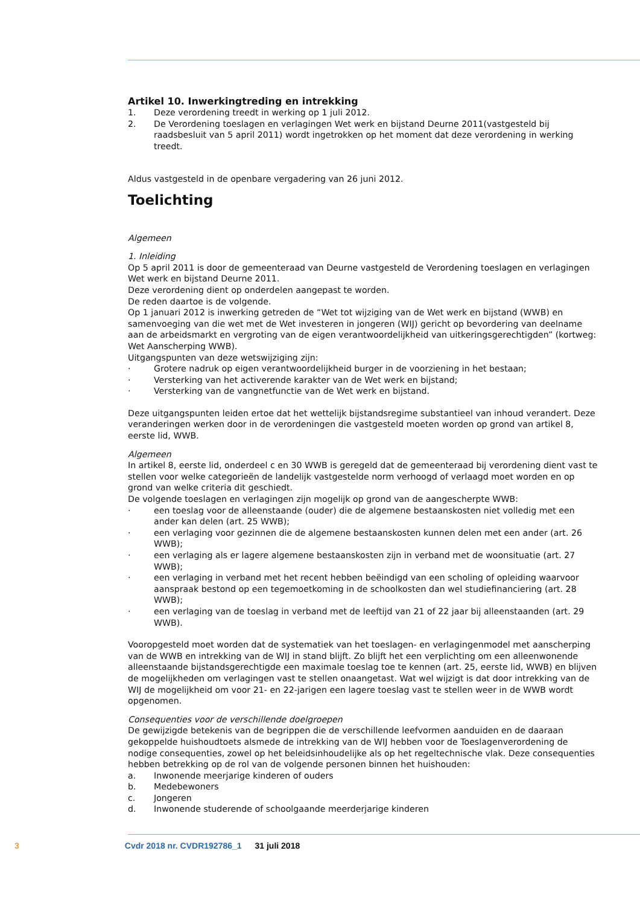Artikel 10. Inwerkingtreding en intrekking
1. Deze verordening treedt in werking op 1 juli 2012.
2. De Verordening toeslagen en verlagingen Wet werk en bijstand Deurne 2011(vastgesteld bij raadsbesluit van 5 april 2011) wordt ingetrokken op het moment dat deze verordening in werking treedt.
Aldus vastgesteld in de openbare vergadering van 26 juni 2012.
Toelichting
Algemeen
1. Inleiding
Op 5 april 2011 is door de gemeenteraad van Deurne vastgesteld de Verordening toeslagen en verlagingen Wet werk en bijstand Deurne 2011.
Deze verordening dient op onderdelen aangepast te worden.
De reden daartoe is de volgende.
Op 1 januari 2012 is inwerking getreden de “Wet tot wijziging van de Wet werk en bijstand (WWB) en samenvoeging van die wet met de Wet investeren in jongeren (WIJ) gericht op bevordering van deelname aan de arbeidsmarkt en vergroting van de eigen verantwoordelijkheid van uitkeringsgerechtigden” (kortweg: Wet Aanscherping WWB).
Uitgangspunten van deze wetswijziging zijn:
· Grotere nadruk op eigen verantwoordelijkheid burger in de voorziening in het bestaan;
· Versterking van het activerende karakter van de Wet werk en bijstand;
· Versterking van de vangnetfunctie van de Wet werk en bijstand.
Deze uitgangspunten leiden ertoe dat het wettelijk bijstandsregime substantieel van inhoud verandert. Deze veranderingen werken door in de verordeningen die vastgesteld moeten worden op grond van artikel 8, eerste lid, WWB.
Algemeen
In artikel 8, eerste lid, onderdeel c en 30 WWB is geregeld dat de gemeenteraad bij verordening dient vast te stellen voor welke categorieën de landelijk vastgestelde norm verhoogd of verlaagd moet worden en op grond van welke criteria dit geschiedt.
De volgende toeslagen en verlagingen zijn mogelijk op grond van de aangescherpte WWB:
· een toeslag voor de alleenstaande (ouder) die de algemene bestaanskosten niet volledig met een ander kan delen (art. 25 WWB);
· een verlaging voor gezinnen die de algemene bestaanskosten kunnen delen met een ander (art. 26 WWB);
· een verlaging als er lagere algemene bestaanskosten zijn in verband met de woonsituatie (art. 27 WWB);
· een verlaging in verband met het recent hebben beëindigd van een scholing of opleiding waarvoor aanspraak bestond op een tegemoetkoming in de schoolkosten dan wel studiefinanciering (art. 28 WWB);
· een verlaging van de toeslag in verband met de leeftijd van 21 of 22 jaar bij alleenstaanden (art. 29 WWB).
Vooropgesteld moet worden dat de systematiek van het toeslagen- en verlagingenmodel met aanscherping van de WWB en intrekking van de WIJ in stand blijft. Zo blijft het een verplichting om een alleenwonende alleenstaande bijstandsgerechtigde een maximale toeslag toe te kennen (art. 25, eerste lid, WWB) en blijven de mogelijkheden om verlagingen vast te stellen onaangetast. Wat wel wijzigt is dat door intrekking van de WIJ de mogelijkheid om voor 21- en 22-jarigen een lagere toeslag vast te stellen weer in de WWB wordt opgenomen.
Consequenties voor de verschillende doelgroepen
De gewijzigde betekenis van de begrippen die de verschillende leefvormen aanduiden en de daaraan gekoppelde huishoudtoets alsmede de intrekking van de WIJ hebben voor de Toeslagenverordening de nodige consequenties, zowel op het beleidsinhoudelijke als op het regeltechnische vlak. Deze consequenties hebben betrekking op de rol van de volgende personen binnen het huishouden:
a. Inwonende meerjarige kinderen of ouders
b. Medebewoners
c. Jongeren
d. Inwonende studerende of schoolgaande meerderjarige kinderen
3 Cvdr 2018 nr. CVDR192786_1 31 juli 2018